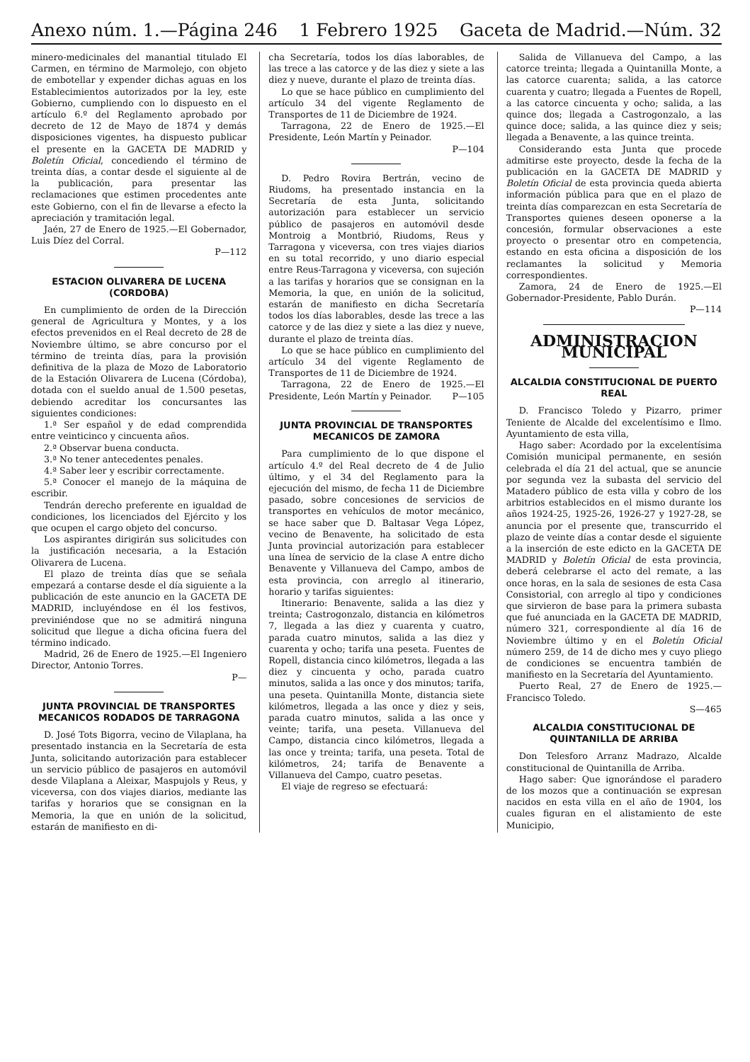Anexo núm. 1.—Página 246 1 Febrero 1925 Gaceta de Madrid.—Núm. 32
minero-medicinales del manantial titulado El Carmen, en término de Marmolejo, con objeto de embotellar y expender dichas aguas en los Establecimientos autorizados por la ley, este Gobierno, cumpliendo con lo dispuesto en el artículo 6.º del Reglamento aprobado por decreto de 12 de Mayo de 1874 y demás disposiciones vigentes, ha dispuesto publicar el presente en la GACETA DE MADRID y Boletín Oficial, concediendo el término de treinta días, a contar desde el siguiente al de la publicación, para presentar las reclamaciones que estimen procedentes ante este Gobierno, con el fin de llevarse a efecto la apreciación y tramitación legal.
Jaén, 27 de Enero de 1925.—El Gobernador, Luis Díez del Corral.
P—112
ESTACION OLIVARERA DE LUCENA (CORDOBA)
En cumplimiento de orden de la Dirección general de Agricultura y Montes, y a los efectos prevenidos en el Real decreto de 28 de Noviembre último, se abre concurso por el término de treinta días, para la provisión definitiva de la plaza de Mozo de Laboratorio de la Estación Olivarera de Lucena (Córdoba), dotada con el sueldo anual de 1.500 pesetas, debiendo acreditar los concursantes las siguientes condiciones:
1.ª Ser español y de edad comprendida entre veinticinco y cincuenta años.
2.ª Observar buena conducta.
3.ª No tener antecedentes penales.
4.ª Saber leer y escribir correctamente.
5.ª Conocer el manejo de la máquina de escribir.
Tendrán derecho preferente en igualdad de condiciones, los licenciados del Ejército y los que ocupen el cargo objeto del concurso.
Los aspirantes dirigirán sus solicitudes con la justificación necesaria, a la Estación Olivarera de Lucena.
El plazo de treinta días que se señala empezará a contarse desde el día siguiente a la publicación de este anuncio en la GACETA DE MADRID, incluyéndose en él los festivos, previniéndose que no se admitirá ninguna solicitud que llegue a dicha oficina fuera del término indicado.
Madrid, 26 de Enero de 1925.—El Ingeniero Director, Antonio Torres.
P—
JUNTA PROVINCIAL DE TRANSPORTES MECANICOS RODADOS DE TARRAGONA
D. José Tots Bigorra, vecino de Vilaplana, ha presentado instancia en la Secretaría de esta Junta, solicitando autorización para establecer un servicio público de pasajeros en automóvil desde Vilaplana a Aleixar, Maspujols y Reus, y viceversa, con dos viajes diarios, mediante las tarifas y horarios que se consignan en la Memoria, la que en unión de la solicitud, estarán de manifiesto en di-
cha Secretaría, todos los días laborables, de las trece a las catorce y de las diez y siete a las diez y nueve, durante el plazo de treinta días.
Lo que se hace público en cumplimiento del artículo 34 del vigente Reglamento de Transportes de 11 de Diciembre de 1924.
Tarragona, 22 de Enero de 1925.—El Presidente, León Martín y Peinador.
P—104
D. Pedro Rovira Bertrán, vecino de Riudoms, ha presentado instancia en la Secretaría de esta Junta, solicitando autorización para establecer un servicio público de pasajeros en automóvil desde Montroig a Montbrió, Riudoms, Reus y Tarragona y viceversa, con tres viajes diarios en su total recorrido, y uno diario especial entre Reus-Tarragona y viceversa, con sujeción a las tarifas y horarios que se consignan en la Memoria, la que, en unión de la solicitud, estarán de manifiesto en dicha Secretaría todos los días laborables, desde las trece a las catorce y de las diez y siete a las diez y nueve, durante el plazo de treinta días.
Lo que se hace público en cumplimiento del artículo 34 del vigente Reglamento de Transportes de 11 de Diciembre de 1924.
Tarragona, 22 de Enero de 1925.—El Presidente, León Martín y Peinador. P—105
JUNTA PROVINCIAL DE TRANSPORTES MECANICOS DE ZAMORA
Para cumplimiento de lo que dispone el artículo 4.º del Real decreto de 4 de Julio último, y el 34 del Reglamento para la ejecución del mismo, de fecha 11 de Diciembre pasado, sobre concesiones de servicios de transportes en vehículos de motor mecánico, se hace saber que D. Baltasar Vega López, vecino de Benavente, ha solicitado de esta Junta provincial autorización para establecer una línea de servicio de la clase A entre dicho Benavente y Villanueva del Campo, ambos de esta provincia, con arreglo al itinerario, horario y tarifas siguientes:
Itinerario: Benavente, salida a las diez y treinta; Castrogonzalo, distancia en kilómetros 7, llegada a las diez y cuarenta y cuatro, parada cuatro minutos, salida a las diez y cuarenta y ocho; tarifa una peseta. Fuentes de Ropell, distancia cinco kilómetros, llegada a las diez y cincuenta y ocho, parada cuatro minutos, salida a las once y dos minutos; tarifa, una peseta. Quintanilla Monte, distancia siete kilómetros, llegada a las once y diez y seis, parada cuatro minutos, salida a las once y veinte; tarifa, una peseta. Villanueva del Campo, distancia cinco kilómetros, llegada a las once y treinta; tarifa, una peseta. Total de kilómetros, 24; tarifa de Benavente a Villanueva del Campo, cuatro pesetas.
El viaje de regreso se efectuará:
Salida de Villanueva del Campo, a las catorce treinta; llegada a Quintanilla Monte, a las catorce cuarenta; salida, a las catorce cuarenta y cuatro; llegada a Fuentes de Ropell, a las catorce cincuenta y ocho; salida, a las quince dos; llegada a Castrogonzalo, a las quince doce; salida, a las quince diez y seis; llegada a Benavente, a las quince treinta.
Considerando esta Junta que procede admitirse este proyecto, desde la fecha de la publicación en la GACETA DE MADRID y Boletín Oficial de esta provincia queda abierta información pública para que en el plazo de treinta días comparezcan en esta Secretaría de Transportes quienes deseen oponerse a la concesión, formular observaciones a este proyecto o presentar otro en competencia, estando en esta oficina a disposición de los reclamantes la solicitud y Memoria correspondientes.
Zamora, 24 de Enero de 1925.—El Gobernador-Presidente, Pablo Durán.
P—114
ADMINISTRACION MUNICIPAL
ALCALDIA CONSTITUCIONAL DE PUERTO REAL
D. Francisco Toledo y Pizarro, primer Teniente de Alcalde del excelentísimo e Ilmo. Ayuntamiento de esta villa,
Hago saber: Acordado por la excelentísima Comisión municipal permanente, en sesión celebrada el día 21 del actual, que se anuncie por segunda vez la subasta del servicio del Matadero público de esta villa y cobro de los arbitrios establecidos en el mismo durante los años 1924-25, 1925-26, 1926-27 y 1927-28, se anuncia por el presente que, transcurrido el plazo de veinte días a contar desde el siguiente a la inserción de este edicto en la GACETA DE MADRID y Boletín Oficial de esta provincia, deberá celebrarse el acto del remate, a las once horas, en la sala de sesiones de esta Casa Consistorial, con arreglo al tipo y condiciones que sirvieron de base para la primera subasta que fué anunciada en la GACETA DE MADRID, número 321, correspondiente al día 16 de Noviembre último y en el Boletín Oficial número 259, de 14 de dicho mes y cuyo pliego de condiciones se encuentra también de manifiesto en la Secretaría del Ayuntamiento.
Puerto Real, 27 de Enero de 1925.—Francisco Toledo.
S—465
ALCALDIA CONSTITUCIONAL DE QUINTANILLA DE ARRIBA
Don Telesforo Arranz Madrazo, Alcalde constitucional de Quintanilla de Arriba.
Hago saber: Que ignorándose el paradero de los mozos que a continuación se expresan nacidos en esta villa en el año de 1904, los cuales figuran en el alistamiento de este Municipio,